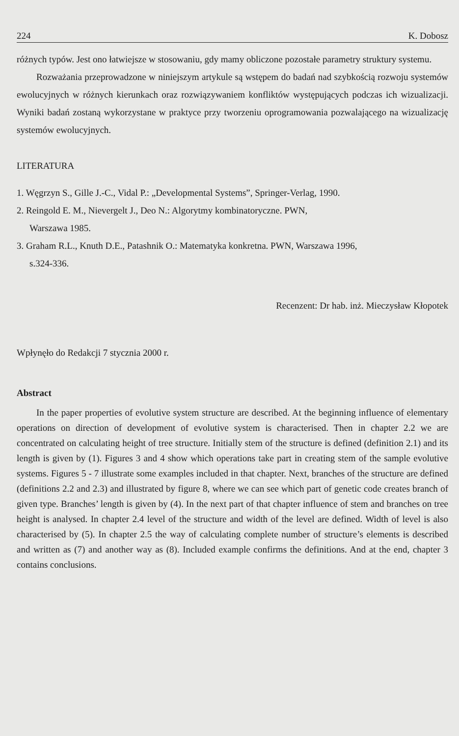224 K. Dobosz
różnych typów. Jest ono łatwiejsze w stosowaniu, gdy mamy obliczone pozostałe parametry struktury systemu.
Rozważania przeprowadzone w niniejszym artykule są wstępem do badań nad szybkością rozwoju systemów ewolucyjnych w różnych kierunkach oraz rozwiązywaniem konfliktów występujących podczas ich wizualizacji. Wyniki badań zostaną wykorzystane w praktyce przy tworzeniu oprogramowania pozwalającego na wizualizację systemów ewolucyjnych.
LITERATURA
1. Węgrzyn S., Gille J.-C., Vidal P.: „Developmental Systems”, Springer-Verlag, 1990.
2. Reingold E. M., Nievergelt J., Deo N.: Algorytmy kombinatoryczne. PWN,
Warszawa 1985.
3. Graham R.L., Knuth D.E., Patashnik O.: Matematyka konkretna. PWN, Warszawa 1996,
s.324-336.
Recenzent: Dr hab. inż. Mieczysław Kłopotek
Wpłynęło do Redakcji 7 stycznia 2000 r.
Abstract
In the paper properties of evolutive system structure are described. At the beginning influence of elementary operations on direction of development of evolutive system is characterised. Then in chapter 2.2 we are concentrated on calculating height of tree structure. Initially stem of the structure is defined (definition 2.1) and its length is given by (1). Figures 3 and 4 show which operations take part in creating stem of the sample evolutive systems. Figures 5 - 7 illustrate some examples included in that chapter. Next, branches of the structure are defined (definitions 2.2 and 2.3) and illustrated by figure 8, where we can see which part of genetic code creates branch of given type. Branches’ length is given by (4). In the next part of that chapter influence of stem and branches on tree height is analysed. In chapter 2.4 level of the structure and width of the level are defined. Width of level is also characterised by (5). In chapter 2.5 the way of calculating complete number of structure’s elements is described and written as (7) and another way as (8). Included example confirms the definitions. And at the end, chapter 3 contains conclusions.